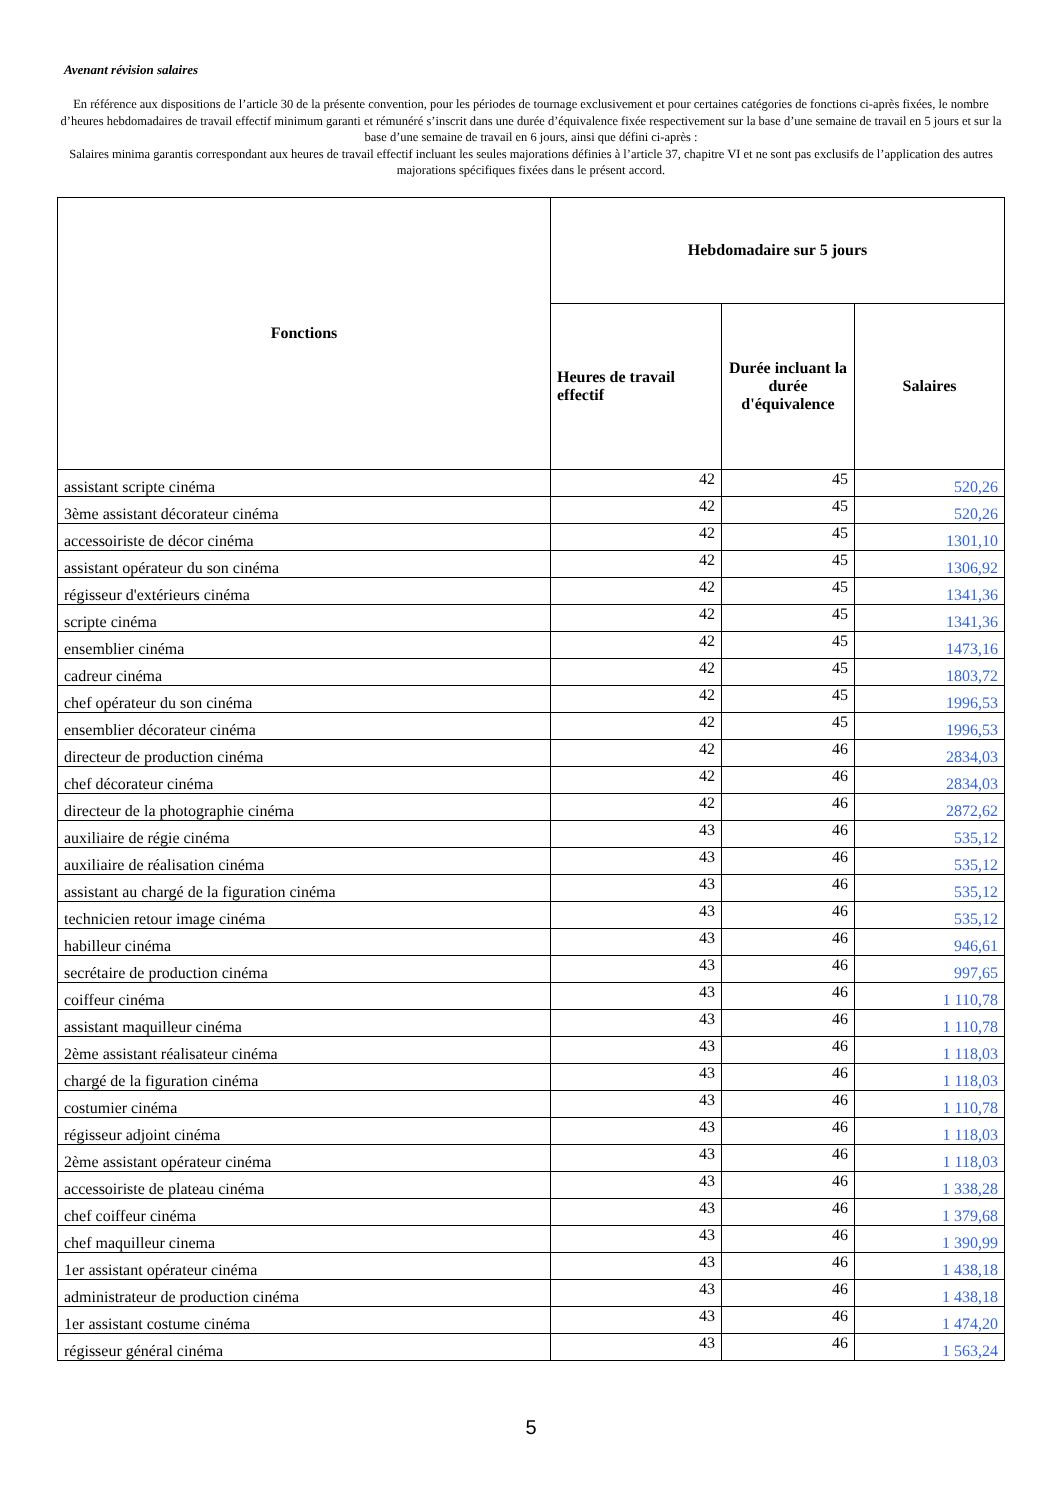Avenant révision salaires
En référence aux dispositions de l’article 30 de la présente convention, pour les périodes de tournage exclusivement et pour certaines catégories de fonctions ci-après fixées, le nombre d’heures hebdomadaires de travail effectif minimum garanti et rémunéré s’inscrit dans une durée d’équivalence fixée respectivement sur la base d’une semaine de travail en 5 jours et sur la base d’une semaine de travail en 6 jours, ainsi que défini ci-après :
Salaires minima garantis correspondant aux heures de travail effectif incluant les seules majorations définies à l’article 37, chapitre VI et ne sont pas exclusifs de l’application des autres majorations spécifiques fixées dans le présent accord.
| Fonctions | Hebdomadaire sur 5 jours | | |
| --- | --- | --- | --- |
| | Heures de travail effectif | Durée incluant la durée d'équivalence | Salaires |
| assistant scripte cinéma | 42 | 45 | 520,26 |
| 3ème assistant décorateur cinéma | 42 | 45 | 520,26 |
| accessoiriste de décor cinéma | 42 | 45 | 1301,10 |
| assistant opérateur du son cinéma | 42 | 45 | 1306,92 |
| régisseur d'extérieurs cinéma | 42 | 45 | 1341,36 |
| scripte cinéma | 42 | 45 | 1341,36 |
| ensemblier cinéma | 42 | 45 | 1473,16 |
| cadreur cinéma | 42 | 45 | 1803,72 |
| chef opérateur du son cinéma | 42 | 45 | 1996,53 |
| ensemblier décorateur cinéma | 42 | 45 | 1996,53 |
| directeur de production cinéma | 42 | 46 | 2834,03 |
| chef décorateur cinéma | 42 | 46 | 2834,03 |
| directeur de la photographie cinéma | 42 | 46 | 2872,62 |
| auxiliaire de régie cinéma | 43 | 46 | 535,12 |
| auxiliaire de réalisation cinéma | 43 | 46 | 535,12 |
| assistant au chargé de la figuration cinéma | 43 | 46 | 535,12 |
| technicien retour image cinéma | 43 | 46 | 535,12 |
| habilleur cinéma | 43 | 46 | 946,61 |
| secrétaire de production cinéma | 43 | 46 | 997,65 |
| coiffeur cinéma | 43 | 46 | 1 110,78 |
| assistant maquilleur cinéma | 43 | 46 | 1 110,78 |
| 2ème assistant réalisateur cinéma | 43 | 46 | 1 118,03 |
| chargé de la figuration cinéma | 43 | 46 | 1 118,03 |
| costumier cinéma | 43 | 46 | 1 110,78 |
| régisseur adjoint cinéma | 43 | 46 | 1 118,03 |
| 2ème assistant opérateur cinéma | 43 | 46 | 1 118,03 |
| accessoiriste de plateau cinéma | 43 | 46 | 1 338,28 |
| chef coiffeur cinéma | 43 | 46 | 1 379,68 |
| chef maquilleur cinema | 43 | 46 | 1 390,99 |
| 1er assistant opérateur cinéma | 43 | 46 | 1 438,18 |
| administrateur de production cinéma | 43 | 46 | 1 438,18 |
| 1er assistant costume cinéma | 43 | 46 | 1 474,20 |
| régisseur général cinéma | 43 | 46 | 1 563,24 |
5